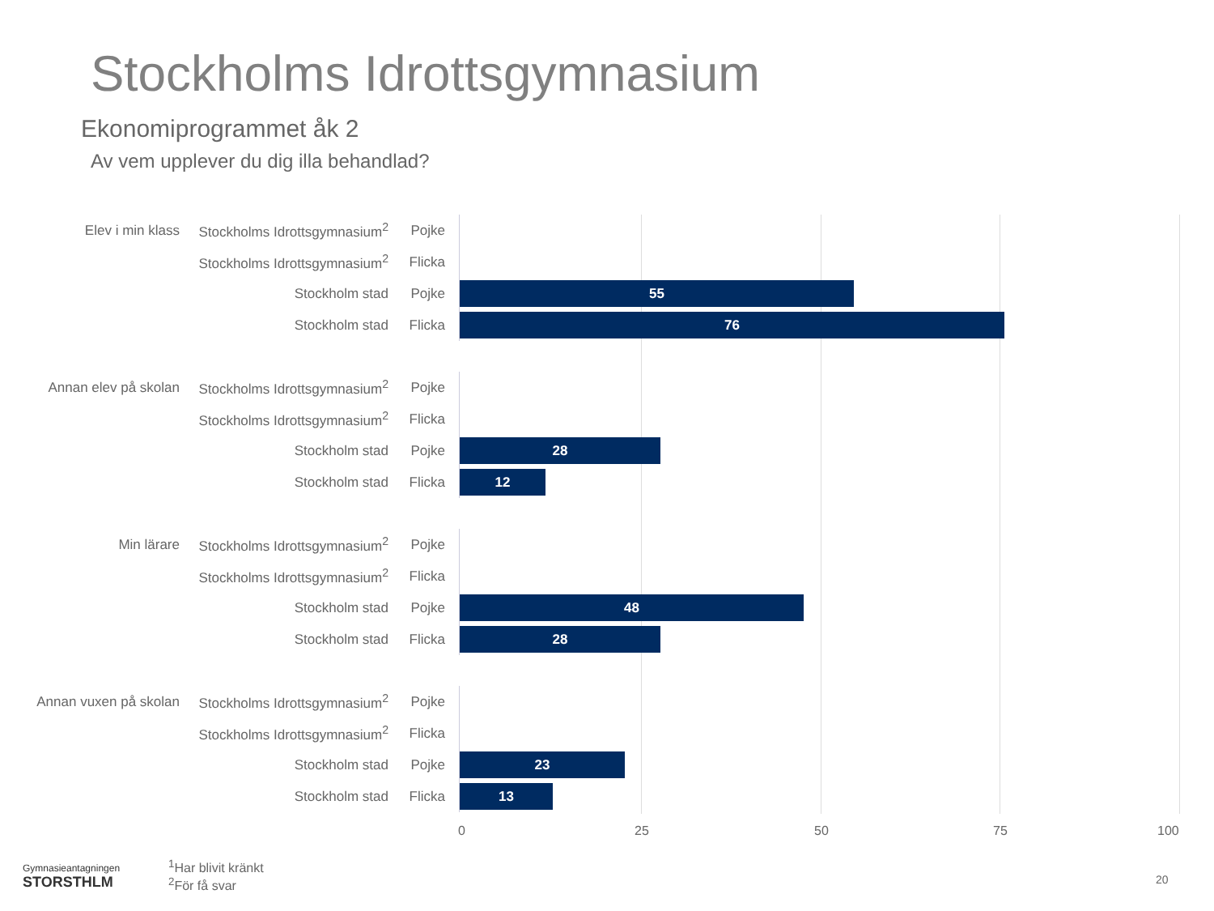Stockholms Idrottsgymnasium
Ekonomiprogrammet åk 2
Av vem upplever du dig illa behandlad?
Elev i min klass
Stockholms Idrottsgymnasium<sup>2</sup>
Pojke
Stockholms Idrottsgymnasium<sup>2</sup>
Flicka
Stockholm stad Pojke
55
Stockholm stad Flicka
76
Annan elev på skolan
Stockholms Idrottsgymnasium<sup>2</sup>
Pojke
Stockholms Idrottsgymnasium<sup>2</sup>
Flicka
Stockholm stad Pojke
28
Stockholm stad Flicka
12
Min lärare
Stockholms Idrottsgymnasium<sup>2</sup>
Pojke
Stockholms Idrottsgymnasium<sup>2</sup>
Flicka
Stockholm stad Pojke
48
Stockholm stad Flicka
28
Annan vuxen på skolan
Stockholms Idrottsgymnasium<sup>2</sup>
Pojke
Stockholms Idrottsgymnasium<sup>2</sup>
Flicka
Stockholm stad Pojke
23
Stockholm stad Flicka
13
0 25 50 75 100
Gymnasieantagningen
STORSTHLM
<sup>1</sup> Har blivit kränkt
<sup>2</sup> För få svar
20